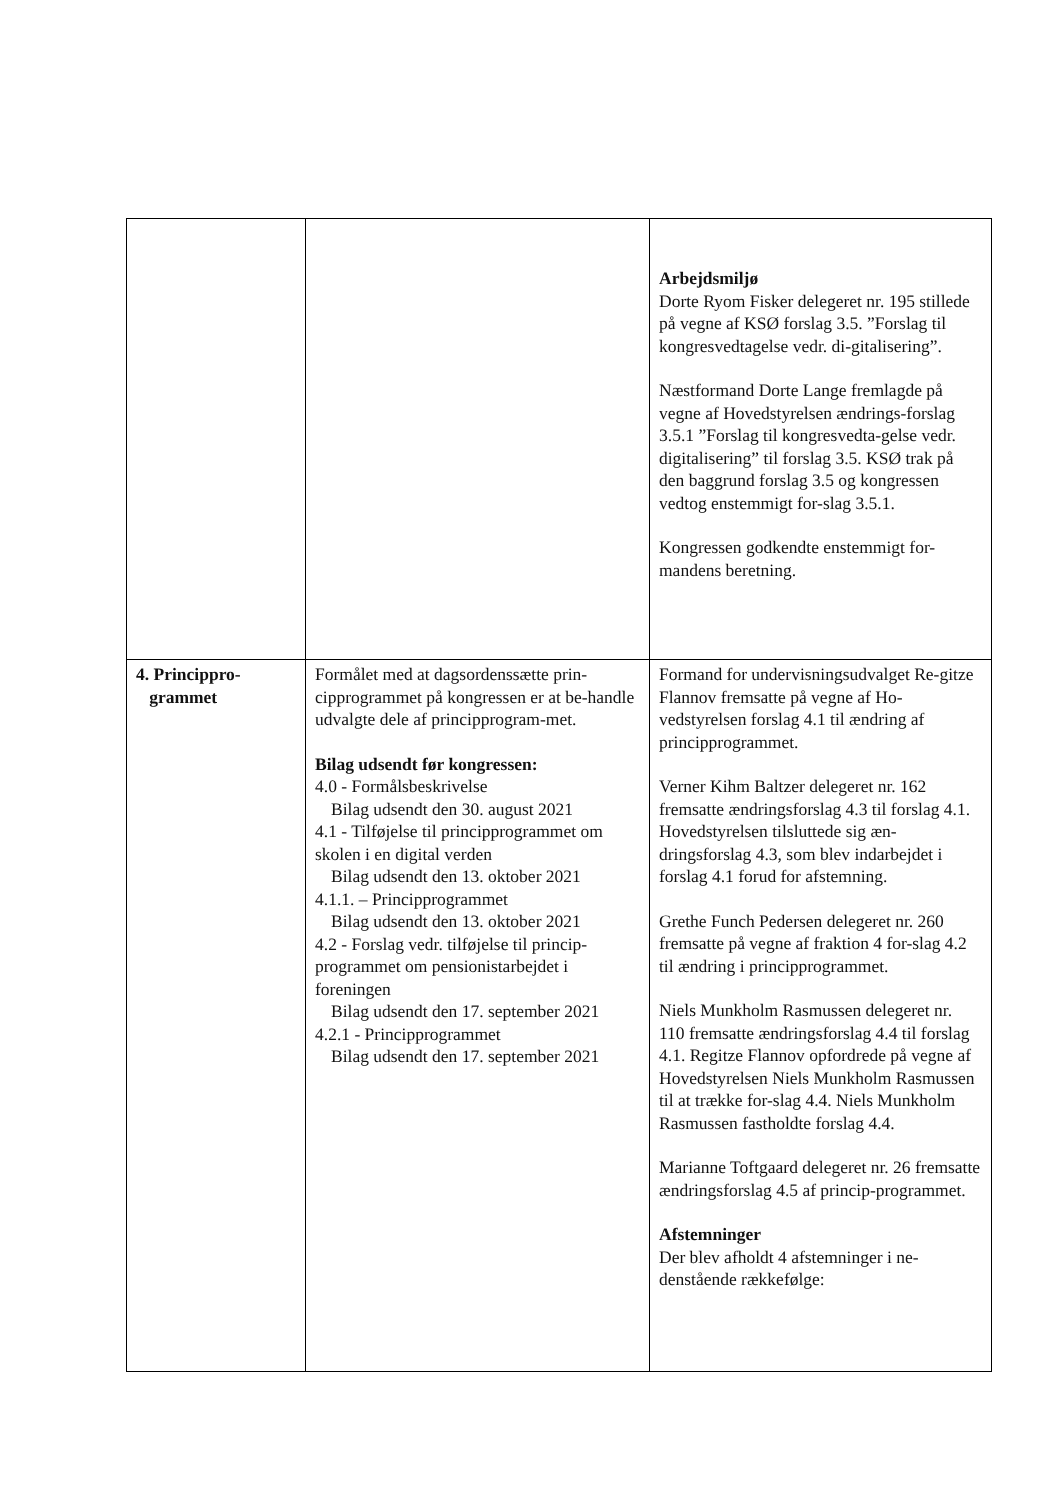| | | Arbejdsmiljø Dorte Ryom Fisker delegeret nr. 195 stillede på vegne af KSØ forslag 3.5. ”Forslag til kongresvedtagelse vedr. di-gitalisering”. Næstformand Dorte Lange fremlagde på vegne af Hovedstyrelsen ændrings-forslag 3.5.1 ”Forslag til kongresvedta-gelse vedr. digitalisering” til forslag 3.5. KSØ trak på den baggrund forslag 3.5 og kongressen vedtog enstemmigt for-slag 3.5.1. Kongressen godkendte enstemmigt for-mandens beretning. |
| 4. Princippro- grammet | Formålet med at dagsordenssætte prin-cipprogrammet på kongressen er at be-handle udvalgte dele af principprogram-met. Bilag udsendt før kongressen: 4.0 - Formålsbeskrivelse Bilag udsendt den 30. august 2021 4.1 - Tilføjelse til principprogrammet om skolen i en digital verden Bilag udsendt den 13. oktober 2021 4.1.1. – Principprogrammet Bilag udsendt den 13. oktober 2021 4.2 - Forslag vedr. tilføjelse til princip-programmet om pensionistarbejdet i foreningen Bilag udsendt den 17. september 2021 4.2.1 - Principprogrammet Bilag udsendt den 17. september 2021 | Formand for undervisningsudvalget Re-gitze Flannov fremsatte på vegne af Ho-vedstyrelsen forslag 4.1 til ændring af principprogrammet. Verner Kihm Baltzer delegeret nr. 162 fremsatte ændringsforslag 4.3 til forslag 4.1. Hovedstyrelsen tilsluttede sig æn-dringsforslag 4.3, som blev indarbejdet i forslag 4.1 forud for afstemning. Grethe Funch Pedersen delegeret nr. 260 fremsatte på vegne af fraktion 4 for-slag 4.2 til ændring i principprogrammet. Niels Munkholm Rasmussen delegeret nr. 110 fremsatte ændringsforslag 4.4 til forslag 4.1. Regitze Flannov opfordrede på vegne af Hovedstyrelsen Niels Munkholm Rasmussen til at trække for-slag 4.4. Niels Munkholm Rasmussen fastholdte forslag 4.4. Marianne Toftgaard delegeret nr. 26 fremsatte ændringsforslag 4.5 af princip-programmet. Afstemninger Der blev afholdt 4 afstemninger i ne-denstående rækkefølge: |